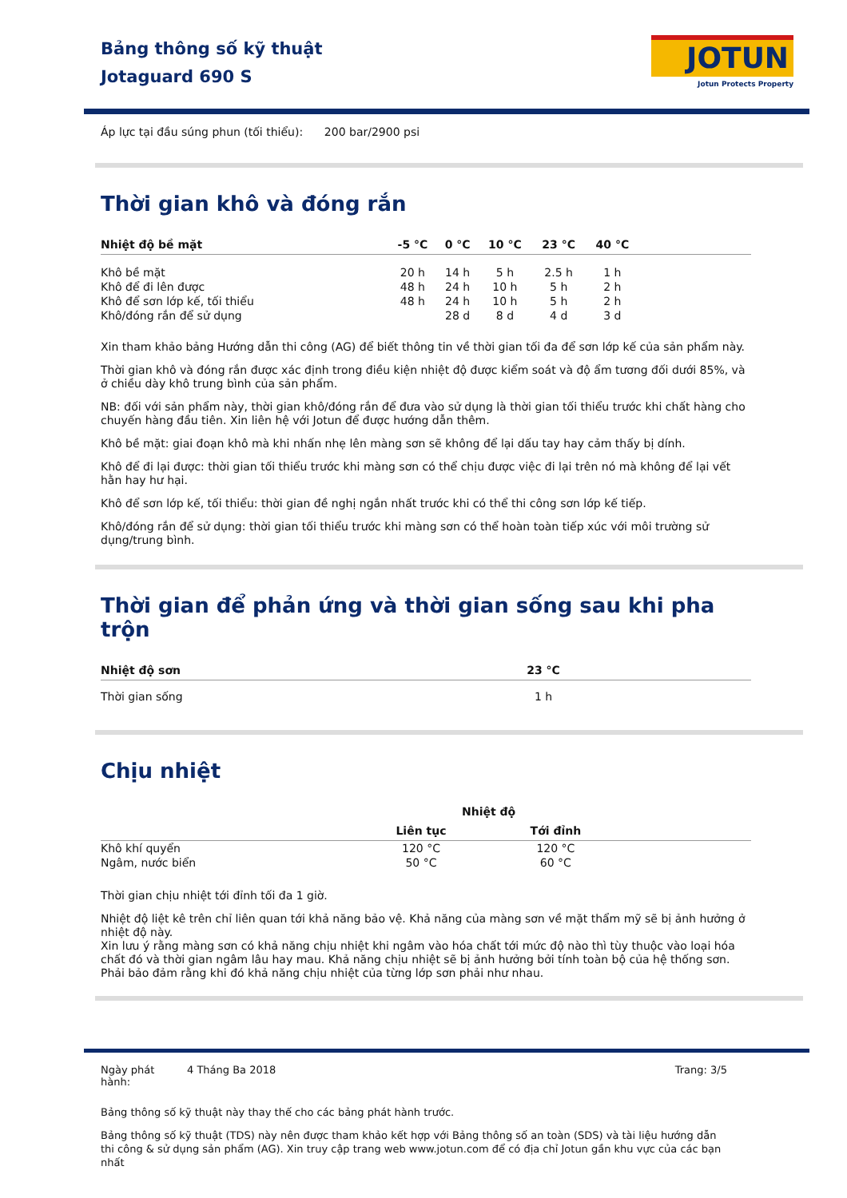Bảng thông số kỹ thuật
Jotaguard 690 S
JOTUN
Jotun Protects Property
Áp lực tại đầu súng phun (tối thiểu): 200 bar/2900 psi
Thời gian khô và đóng rắn
| Nhiệt độ bề mặt | -5 °C | 0 °C | 10 °C | 23 °C | 40 °C | |
| --- | --- | --- | --- | --- | --- | --- |
| Khô bề mặt | 20 h | 14 h | 5 h | 2.5 h | 1 h | |
| Khô để đi lên được | 48 h | 24 h | 10 h | 5 h | 2 h | |
| Khô để sơn lớp kế, tối thiểu | 48 h | 24 h | 10 h | 5 h | 2 h | |
| Khô/đóng rắn để sử dụng | | 28 d | 8 d | 4 d | 3 d | |
Xin tham khảo bảng Hướng dẫn thi công (AG) để biết thông tin về thời gian tối đa để sơn lớp kế của sản phẩm này.
Thời gian khô và đóng rắn được xác định trong điều kiện nhiệt độ được kiểm soát và độ ẩm tương đối dưới 85%, và ở chiều dày khô trung bình của sản phẩm.
NB: đối với sản phẩm này, thời gian khô/đóng rắn để đưa vào sử dụng là thời gian tối thiểu trước khi chất hàng cho chuyến hàng đầu tiên. Xin liên hệ với Jotun để được hướng dẫn thêm.
Khô bề mặt: giai đoạn khô mà khi nhấn nhẹ lên màng sơn sẽ không để lại dấu tay hay cảm thấy bị dính.
Khô để đi lại được: thời gian tối thiểu trước khi màng sơn có thể chịu được việc đi lại trên nó mà không để lại vết hằn hay hư hại.
Khô để sơn lớp kế, tối thiểu: thời gian đề nghị ngắn nhất trước khi có thể thi công sơn lớp kế tiếp.
Khô/đóng rắn để sử dụng: thời gian tối thiểu trước khi màng sơn có thể hoàn toàn tiếp xúc với môi trường sử dụng/trung bình.
Thời gian để phản ứng và thời gian sống sau khi pha trộn
| Nhiệt độ sơn | 23 °C | |
| --- | --- | --- |
| Thời gian sống | 1 h | |
Chịu nhiệt
| | Nhiệt độ | | |
| | Liên tục | Tới đỉnh | |
| Khô khí quyển | 120 °C | 120 °C | |
| Ngâm, nước biển | 50 °C | 60 °C | |
Thời gian chịu nhiệt tới đỉnh tối đa 1 giờ.
Nhiệt độ liệt kê trên chỉ liên quan tới khả năng bảo vệ. Khả năng của màng sơn về mặt thẩm mỹ sẽ bị ảnh hưởng ở nhiệt độ này.
Xin lưu ý rằng màng sơn có khả năng chịu nhiệt khi ngâm vào hóa chất tới mức độ nào thì tùy thuộc vào loại hóa chất đó và thời gian ngâm lâu hay mau. Khả năng chịu nhiệt sẽ bị ảnh hưởng bởi tính toàn bộ của hệ thống sơn. Phải bảo đảm rằng khi đó khả năng chịu nhiệt của từng lớp sơn phải như nhau.
Ngày phát hành: 4 Tháng Ba 2018
Trang: 3/5
Bảng thông số kỹ thuật này thay thế cho các bảng phát hành trước.
Bảng thông số kỹ thuật (TDS) này nên được tham khảo kết hợp với Bảng thông số an toàn (SDS) và tài liệu hướng dẫn thi công & sử dụng sản phẩm (AG). Xin truy cập trang web www.jotun.com để có địa chỉ Jotun gần khu vực của các bạn nhất